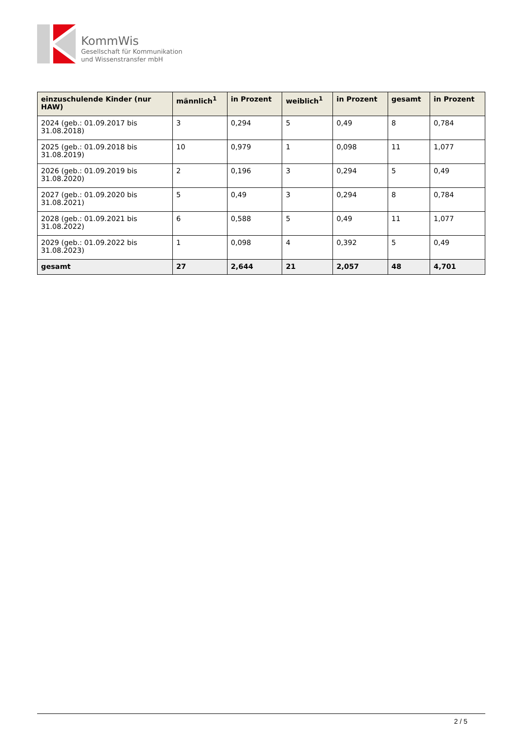KommWis
Gesellschaft für Kommunikation
und Wissenstransfer mbH
| einzuschulende Kinder (nur HAW) | männlich<sup>1</sup> | in Prozent | weiblich<sup>1</sup> | in Prozent | gesamt | in Prozent |
| --- | --- | --- | --- | --- | --- | --- |
| 2024 (geb.: 01.09.2017 bis 31.08.2018) | 3 | 0,294 | 5 | 0,49 | 8 | 0,784 |
| 2025 (geb.: 01.09.2018 bis 31.08.2019) | 10 | 0,979 | 1 | 0,098 | 11 | 1,077 |
| 2026 (geb.: 01.09.2019 bis 31.08.2020) | 2 | 0,196 | 3 | 0,294 | 5 | 0,49 |
| 2027 (geb.: 01.09.2020 bis 31.08.2021) | 5 | 0,49 | 3 | 0,294 | 8 | 0,784 |
| 2028 (geb.: 01.09.2021 bis 31.08.2022) | 6 | 0,588 | 5 | 0,49 | 11 | 1,077 |
| 2029 (geb.: 01.09.2022 bis 31.08.2023) | 1 | 0,098 | 4 | 0,392 | 5 | 0,49 |
| gesamt | 27 | 2,644 | 21 | 2,057 | 48 | 4,701 |
2 / 5